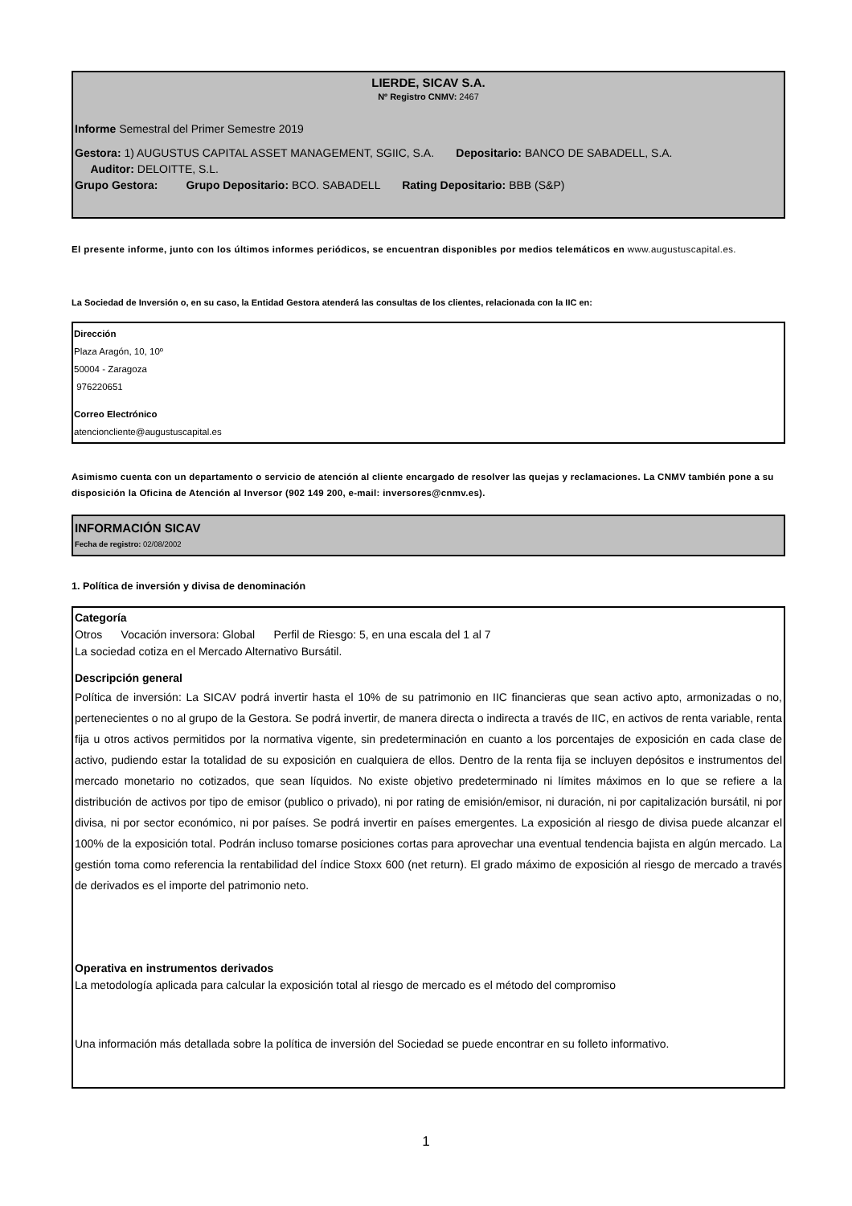LIERDE, SICAV S.A.
Nº Registro CNMV: 2467
Informe Semestral del Primer Semestre 2019
Gestora: 1) AUGUSTUS CAPITAL ASSET MANAGEMENT, SGIIC, S.A. Depositario: BANCO DE SABADELL, S.A.
Auditor: DELOITTE, S.L.
Grupo Gestora: Grupo Depositario: BCO. SABADELL Rating Depositario: BBB (S&P)
El presente informe, junto con los últimos informes periódicos, se encuentran disponibles por medios telemáticos en www.augustuscapital.es.
La Sociedad de Inversión o, en su caso, la Entidad Gestora atenderá las consultas de los clientes, relacionada con la IIC en:
Dirección
Plaza Aragón, 10, 10º
50004 - Zaragoza
976220651
Correo Electrónico
atencioncliente@augustuscapital.es
Asimismo cuenta con un departamento o servicio de atención al cliente encargado de resolver las quejas y reclamaciones. La CNMV también pone a su disposición la Oficina de Atención al Inversor (902 149 200, e-mail: inversores@cnmv.es).
INFORMACIÓN SICAV
Fecha de registro: 02/08/2002
1. Política de inversión y divisa de denominación
Categoría
Otros Vocación inversora: Global Perfil de Riesgo: 5, en una escala del 1 al 7
La sociedad cotiza en el Mercado Alternativo Bursátil.
Descripción general
Política de inversión: La SICAV podrá invertir hasta el 10% de su patrimonio en IIC financieras que sean activo apto, armonizadas o no, pertenecientes o no al grupo de la Gestora. Se podrá invertir, de manera directa o indirecta a través de IIC, en activos de renta variable, renta fija u otros activos permitidos por la normativa vigente, sin predeterminación en cuanto a los porcentajes de exposición en cada clase de activo, pudiendo estar la totalidad de su exposición en cualquiera de ellos. Dentro de la renta fija se incluyen depósitos e instrumentos del mercado monetario no cotizados, que sean líquidos. No existe objetivo predeterminado ni límites máximos en lo que se refiere a la distribución de activos por tipo de emisor (publico o privado), ni por rating de emisión/emisor, ni duración, ni por capitalización bursátil, ni por divisa, ni por sector económico, ni por países. Se podrá invertir en países emergentes. La exposición al riesgo de divisa puede alcanzar el 100% de la exposición total. Podrán incluso tomarse posiciones cortas para aprovechar una eventual tendencia bajista en algún mercado. La gestión toma como referencia la rentabilidad del índice Stoxx 600 (net return). El grado máximo de exposición al riesgo de mercado a través de derivados es el importe del patrimonio neto.
Operativa en instrumentos derivados
La metodología aplicada para calcular la exposición total al riesgo de mercado es el método del compromiso
Una información más detallada sobre la política de inversión del Sociedad se puede encontrar en su folleto informativo.
1